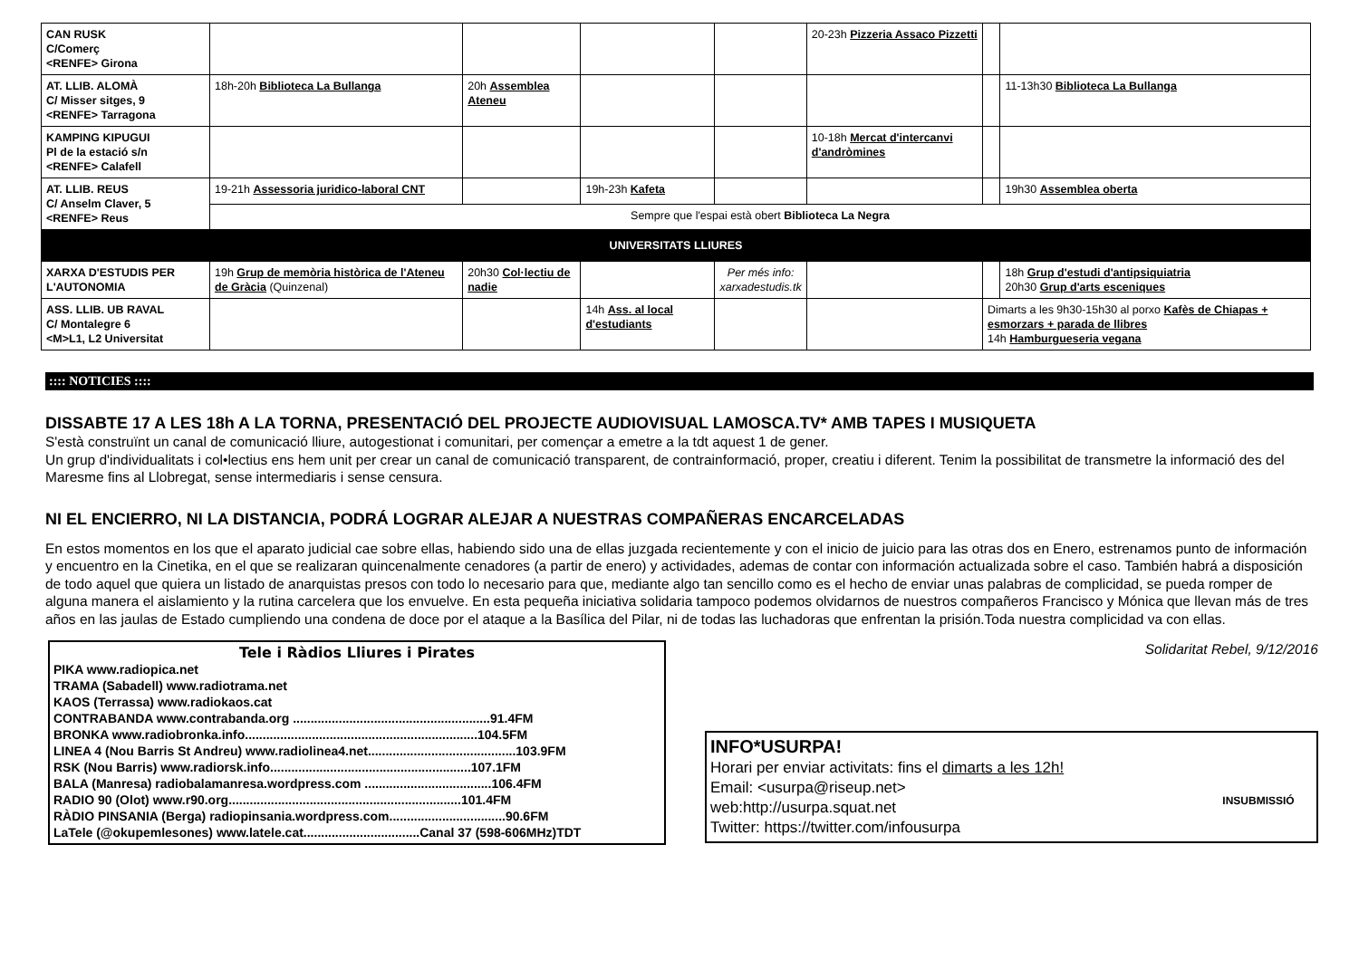| CAN RUSK C/Comerç <RENFE> Girona | | | | | 20-23h Pizzeria Assaco Pizzetti | | |
| AT. LLIB. ALOMÀ C/ Misser sitges, 9 <RENFE> Tarragona | 18h-20h Biblioteca La Bullanga | 20h Assemblea Ateneu | | | | | 11-13h30 Biblioteca La Bullanga |
| KAMPING KIPUGUI Pl de la estació s/n <RENFE> Calafell | | | | | 10-18h Mercat d'intercanvi d'andròmines | | |
| AT. LLIB. REUS C/ Anselm Claver, 5 <RENFE> Reus | 19-21h Assessoria juridico-laboral CNT | | 19h-23h Kafeta | | | | 19h30 Assemblea oberta |
| | Sempre que l'espai està obert Biblioteca La Negra | | | | | | |
| UNIVERSITATS LLIURES | | | | | | | |
| XARXA D'ESTUDIS PER L'AUTONOMIA | 19h Grup de memòria històrica de l'Ateneu de Gràcia (Quinzenal) | 20h30 Col·lectiu de nadie | | Per més info: xarxadestudis.tk | | | 18h Grup d'estudi d'antipsiquiatria 20h30 Grup d'arts esceniques |
| ASS. LLIB. UB RAVAL C/ Montalegre 6 <M>L1, L2 Universitat | | | 14h Ass. al local d'estudiants | | | Dimarts a les 9h30-15h30 al porxo Kafès de Chiapas + esmorzars + parada de llibres 14h Hamburgueseria vegana | |
:::: NOTICIES ::::
DISSABTE 17 A LES 18h A LA TORNA, PRESENTACIÓ DEL PROJECTE AUDIOVISUAL LAMOSCA.TV* AMB TAPES I MUSIQUETA
S'està construïnt un canal de comunicació lliure, autogestionat i comunitari, per començar a emetre a la tdt aquest 1 de gener.
Un grup d'individualitats i col•lectius ens hem unit per crear un canal de comunicació transparent, de contrainformació, proper, creatiu i diferent. Tenim la possibilitat de transmetre la informació des del Maresme fins al Llobregat, sense intermediaris i sense censura.
NI EL ENCIERRO, NI LA DISTANCIA, PODRÁ LOGRAR ALEJAR A NUESTRAS COMPAÑERAS ENCARCELADAS
En estos momentos en los que el aparato judicial cae sobre ellas, habiendo sido una de ellas juzgada recientemente y con el inicio de juicio para las otras dos en Enero, estrenamos punto de información y encuentro en la Cinetika, en el que se realizaran quincenalmente cenadores (a partir de enero) y actividades, ademas de contar con información actualizada sobre el caso. También habrá a disposición de todo aquel que quiera un listado de anarquistas presos con todo lo necesario para que, mediante algo tan sencillo como es el hecho de enviar unas palabras de complicidad, se pueda romper de alguna manera el aislamiento y la rutina carcelera que los envuelve. En esta pequeña iniciativa solidaria tampoco podemos olvidarnos de nuestros compañeros Francisco y Mónica que llevan más de tres años en las jaulas de Estado cumpliendo una condena de doce por el ataque a la Basílica del Pilar, ni de todas las luchadoras que enfrentan la prisión.Toda nuestra complicidad va con ellas.
Tele i Ràdios Lliures i Pirates
PIKA www.radiopica.net
TRAMA (Sabadell) www.radiotrama.net
KAOS (Terrassa) www.radiokaos.cat
CONTRABANDA www.contrabanda.org ........................................................91.4FM
BRONKA www.radiobronka.info..................................................................104.5FM
LINEA 4 (Nou Barris St Andreu) www.radiolinea4.net..........................................103.9FM
RSK (Nou Barris) www.radiorsk.info.........................................................107.1FM
BALA (Manresa) radiobalamanresa.wordpress.com ....................................106.4FM
RADIO 90 (Olot) www.r90.org..................................................................101.4FM
RÀDIO PINSANIA (Berga) radiopinsania.wordpress.com.................................90.6FM
LaTele (@okupemlesones) www.latele.cat.................................Canal 37 (598-606MHz)TDT
Solidaritat Rebel, 9/12/2016
INFO*USURPA!
Horari per enviar activitats: fins el dimarts a les 12h!
Email: <usurpa@riseup.net>
web:http://usurpa.squat.net
Twitter: https://twitter.com/infousurpa
INSUBMISSIÓ